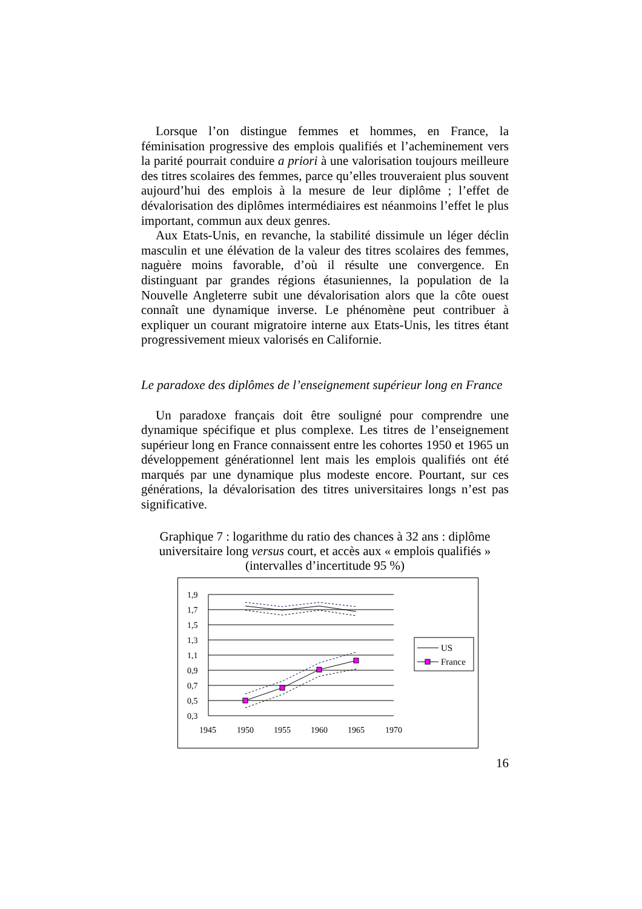Lorsque l’on distingue femmes et hommes, en France, la féminisation progressive des emplois qualifiés et l’acheminement vers la parité pourrait conduire a priori à une valorisation toujours meilleure des titres scolaires des femmes, parce qu’elles trouveraient plus souvent aujourd’hui des emplois à la mesure de leur diplôme ; l’effet de dévalorisation des diplômes intermédiaires est néanmoins l’effet le plus important, commun aux deux genres.
Aux Etats-Unis, en revanche, la stabilité dissimule un léger déclin masculin et une élévation de la valeur des titres scolaires des femmes, naguère moins favorable, d’où il résulte une convergence. En distinguant par grandes régions étasuniennes, la population de la Nouvelle Angleterre subit une dévalorisation alors que la côte ouest connaît une dynamique inverse. Le phénomène peut contribuer à expliquer un courant migratoire interne aux Etats-Unis, les titres étant progressivement mieux valorisés en Californie.
Le paradoxe des diplômes de l’enseignement supérieur long en France
Un paradoxe français doit être souligné pour comprendre une dynamique spécifique et plus complexe. Les titres de l’enseignement supérieur long en France connaissent entre les cohortes 1950 et 1965 un développement générationnel lent mais les emplois qualifiés ont été marqués par une dynamique plus modeste encore. Pourtant, sur ces générations, la dévalorisation des titres universitaires longs n’est pas significative.
Graphique 7 : logarithme du ratio des chances à 32 ans : diplôme universitaire long versus court, et accès aux « emplois qualifiés » (intervalles d’incertitude 95 %)
1,9
1,7
1,5
1,3
1,1
0,9
0,7
0,5
0,3
1945
1950
1955
1960
1965
1970
US
France
16